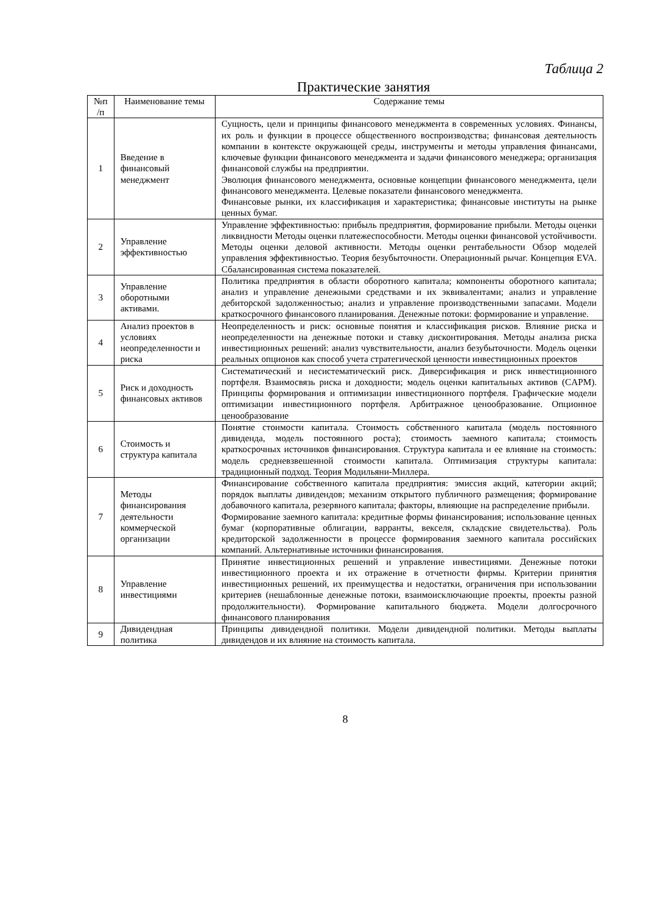Таблица 2
Практические занятия
| №п /п | Наименование темы | Содержание темы |
| --- | --- | --- |
| 1 | Введение в финансовый менеджмент | Сущность, цели и принципы финансового менеджмента в современных условиях. Финансы, их роль и функции в процессе общественного воспроизводства; финансовая деятельность компании в контексте окружающей среды, инструменты и методы управления финансами, ключевые функции финансового менеджмента и задачи финансового менеджера; организация финансовой службы на предприятии. Эволюция финансового менеджмента, основные концепции финансового менеджмента, цели финансового менеджмента. Целевые показатели финансового менеджмента. Финансовые рынки, их классификация и характеристика; финансовые институты на рынке ценных бумаг. |
| 2 | Управление эффективностью | Управление эффективностью: прибыль предприятия, формирование прибыли. Методы оценки ликвидности Методы оценки платежеспособности. Методы оценки финансовой устойчивости. Методы оценки деловой активности. Методы оценки рентабельности Обзор моделей управления эффективностью. Теория безубыточности. Операционный рычаг. Концепция EVA. Сбалансированная система показателей. |
| 3 | Управление оборотными активами. | Политика предприятия в области оборотного капитала; компоненты оборотного капитала; анализ и управление денежными средствами и их эквивалентами; анализ и управление дебиторской задолженностью; анализ и управление производственными запасами. Модели краткосрочного финансового планирования. Денежные потоки: формирование и управление. |
| 4 | Анализ проектов в условиях неопределенности и риска | Неопределенность и риск: основные понятия и классификация рисков. Влияние риска и неопределенности на денежные потоки и ставку дисконтирования. Методы анализа риска инвестиционных решений: анализ чувствительности, анализ безубыточности. Модель оценки реальных опционов как способ учета стратегической ценности инвестиционных проектов |
| 5 | Риск и доходность финансовых активов | Систематический и несистематический риск. Диверсификация и риск инвестиционного портфеля. Взаимосвязь риска и доходности; модель оценки капитальных активов (CAPM). Принципы формирования и оптимизации инвестиционного портфеля. Графические модели оптимизации инвестиционного портфеля. Арбитражное ценообразование. Опционное ценообразование |
| 6 | Стоимость и структура капитала | Понятие стоимости капитала. Стоимость собственного капитала (модель постоянного дивиденда, модель постоянного роста); стоимость заемного капитала; стоимость краткосрочных источников финансирования. Структура капитала и ее влияние на стоимость: модель средневзвешенной стоимости капитала. Оптимизация структуры капитала: традиционный подход. Теория Модильяни-Миллера. |
| 7 | Методы финансирования деятельности коммерческой организации | Финансирование собственного капитала предприятия: эмиссия акций, категории акций; порядок выплаты дивидендов; механизм открытого публичного размещения; формирование добавочного капитала, резервного капитала; факторы, влияющие на распределение прибыли. Формирование заемного капитала: кредитные формы финансирования; использование ценных бумаг (корпоративные облигации, варранты, векселя, складские свидетельства). Роль кредиторской задолженности в процессе формирования заемного капитала российских компаний. Альтернативные источники финансирования. |
| 8 | Управление инвестициями | Принятие инвестиционных решений и управление инвестициями. Денежные потоки инвестиционного проекта и их отражение в отчетности фирмы. Критерии принятия инвестиционных решений, их преимущества и недостатки, ограничения при использовании критериев (нешаблонные денежные потоки, взаимоисключающие проекты, проекты разной продолжительности). Формирование капитального бюджета. Модели долгосрочного финансового планирования |
| 9 | Дивидендная политика | Принципы дивидендной политики. Модели дивидендной политики. Методы выплаты дивидендов и их влияние на стоимость капитала. |
8